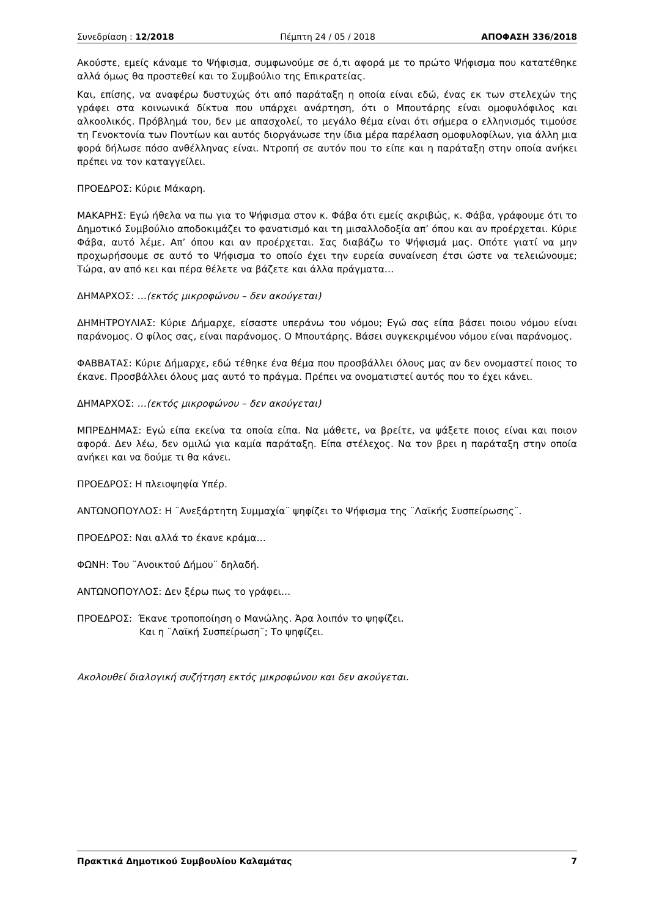Συνεδρίαση : 12/2018 Πέμπτη 24 / 05 / 2018 ΑΠΟΦΑΣΗ 336/2018
Ακούστε, εμείς κάναμε το Ψήφισμα, συμφωνούμε σε ό,τι αφορά με το πρώτο Ψήφισμα που κατατέθηκε αλλά όμως θα προστεθεί και το Συμβούλιο της Επικρατείας.
Και, επίσης, να αναφέρω δυστυχώς ότι από παράταξη η οποία είναι εδώ, ένας εκ των στελεχών της γράφει στα κοινωνικά δίκτυα που υπάρχει ανάρτηση, ότι ο Μπουτάρης είναι ομοφυλόφιλος και αλκοολικός. Πρόβλημά του, δεν με απασχολεί, το μεγάλο θέμα είναι ότι σήμερα ο ελληνισμός τιμούσε τη Γενοκτονία των Ποντίων και αυτός διοργάνωσε την ίδια μέρα παρέλαση ομοφυλοφίλων, για άλλη μια φορά δήλωσε πόσο ανθέλληνας είναι. Ντροπή σε αυτόν που το είπε και η παράταξη στην οποία ανήκει πρέπει να τον καταγγείλει.
ΠΡΟΕΔΡΟΣ: Κύριε Μάκαρη.
ΜΑΚΑΡΗΣ: Εγώ ήθελα να πω για το Ψήφισμα στον κ. Φάβα ότι εμείς ακριβώς, κ. Φάβα, γράφουμε ότι το Δημοτικό Συμβούλιο αποδοκιμάζει το φανατισμό και τη μισαλλοδοξία απ’ όπου και αν προέρχεται. Κύριε Φάβα, αυτό λέμε. Απ’ όπου και αν προέρχεται. Σας διαβάζω το Ψήφισμά μας. Οπότε γιατί να μην προχωρήσουμε σε αυτό το Ψήφισμα το οποίο έχει την ευρεία συναίνεση έτσι ώστε να τελειώνουμε; Τώρα, αν από κει και πέρα θέλετε να βάζετε και άλλα πράγματα…
ΔΗΜΑΡΧΟΣ: …(εκτός μικροφώνου – δεν ακούγεται)
ΔΗΜΗΤΡΟΥΛΙΑΣ: Κύριε Δήμαρχε, είσαστε υπεράνω του νόμου; Εγώ σας είπα βάσει ποιου νόμου είναι παράνομος. Ο φίλος σας, είναι παράνομος. Ο Μπουτάρης. Βάσει συγκεκριμένου νόμου είναι παράνομος.
ΦΑΒΒΑΤΑΣ: Κύριε Δήμαρχε, εδώ τέθηκε ένα θέμα που προσβάλλει όλους μας αν δεν ονομαστεί ποιος το έκανε. Προσβάλλει όλους μας αυτό το πράγμα. Πρέπει να ονοματιστεί αυτός που το έχει κάνει.
ΔΗΜΑΡΧΟΣ: …(εκτός μικροφώνου – δεν ακούγεται)
ΜΠΡΕΔΗΜΑΣ: Εγώ είπα εκείνα τα οποία είπα. Να μάθετε, να βρείτε, να ψάξετε ποιος είναι και ποιον αφορά. Δεν λέω, δεν ομιλώ για καμία παράταξη. Είπα στέλεχος. Να τον βρει η παράταξη στην οποία ανήκει και να δούμε τι θα κάνει.
ΠΡΟΕΔΡΟΣ: Η πλειοψηφία Υπέρ.
ΑΝΤΩΝΟΠΟΥΛΟΣ: Η ¨Ανεξάρτητη Συμμαχία¨ ψηφίζει το Ψήφισμα της ¨Λαϊκής Συσπείρωσης¨.
ΠΡΟΕΔΡΟΣ: Ναι αλλά το έκανε κράμα…
ΦΩΝΗ: Του ¨Ανοικτού Δήμου¨ δηλαδή.
ΑΝΤΩΝΟΠΟΥΛΟΣ: Δεν ξέρω πως το γράφει…
ΠΡΟΕΔΡΟΣ: Έκανε τροποποίηση ο Μανώλης. Άρα λοιπόν το ψηφίζει.
Και η ¨Λαϊκή Συσπείρωση¨; Το ψηφίζει.
Ακολουθεί διαλογική συζήτηση εκτός μικροφώνου και δεν ακούγεται.
Πρακτικά Δημοτικού Συμβουλίου Καλαμάτας 7